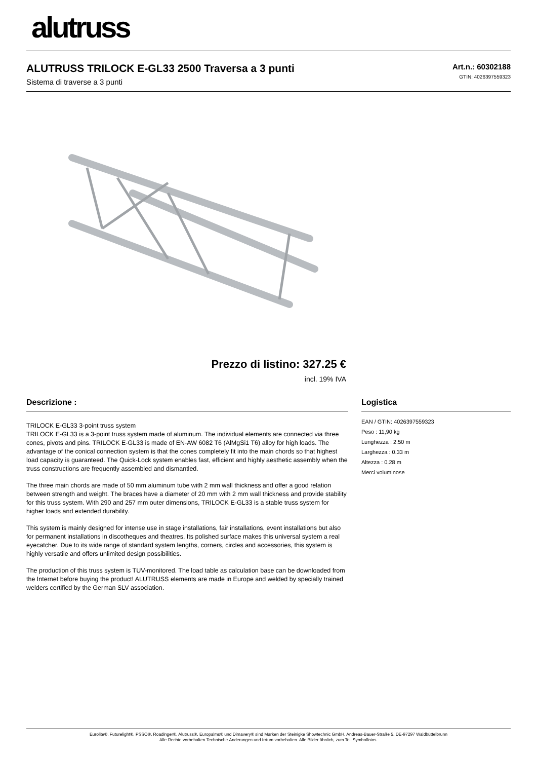alutruss
ALUTRUSS TRILOCK E-GL33 2500 Traversa a 3 punti
Sistema di traverse a 3 punti
Art.n.: 60302188
GTIN: 4026397559323
Prezzo di listino: 327.25 €
incl. 19% IVA
Descrizione :
TRILOCK E-GL33 3-point truss system
TRILOCK E-GL33 is a 3-point truss system made of aluminum. The individual elements are connected via three cones, pivots and pins. TRILOCK E-GL33 is made of EN-AW 6082 T6 (AlMgSi1 T6) alloy for high loads. The advantage of the conical connection system is that the cones completely fit into the main chords so that highest load capacity is guaranteed. The Quick-Lock system enables fast, efficient and highly aesthetic assembly when the truss constructions are frequently assembled and dismantled.
The three main chords are made of 50 mm aluminum tube with 2 mm wall thickness and offer a good relation between strength and weight. The braces have a diameter of 20 mm with 2 mm wall thickness and provide stability for this truss system. With 290 and 257 mm outer dimensions, TRILOCK E-GL33 is a stable truss system for higher loads and extended durability.
This system is mainly designed for intense use in stage installations, fair installations, event installations but also for permanent installations in discotheques and theatres. Its polished surface makes this universal system a real eyecatcher. Due to its wide range of standard system lengths, corners, circles and accessories, this system is highly versatile and offers unlimited design possibilities.
The production of this truss system is TUV-monitored. The load table as calculation base can be downloaded from the Internet before buying the product! ALUTRUSS elements are made in Europe and welded by specially trained welders certified by the German SLV association.
Logistica
EAN / GTIN: 4026397559323
Peso : 11,90 kg
Lunghezza : 2.50 m
Larghezza : 0.33 m
Altezza : 0.28 m
Merci voluminose
Eurolite®, Futurelight®, PSSO®, Roadinger®, Alutruss®, Europalms® und Dimavery® sind Marken der Steinigke Showtechnic GmbH, Andreas-Bauer-Straße 5, DE-97297 Waldbüttelbrunn
Alle Rechte vorbehalten.Technische Änderungen und Irrtum vorbehalten. Alle Bilder ähnlich, zum Teil Symbolfotos.